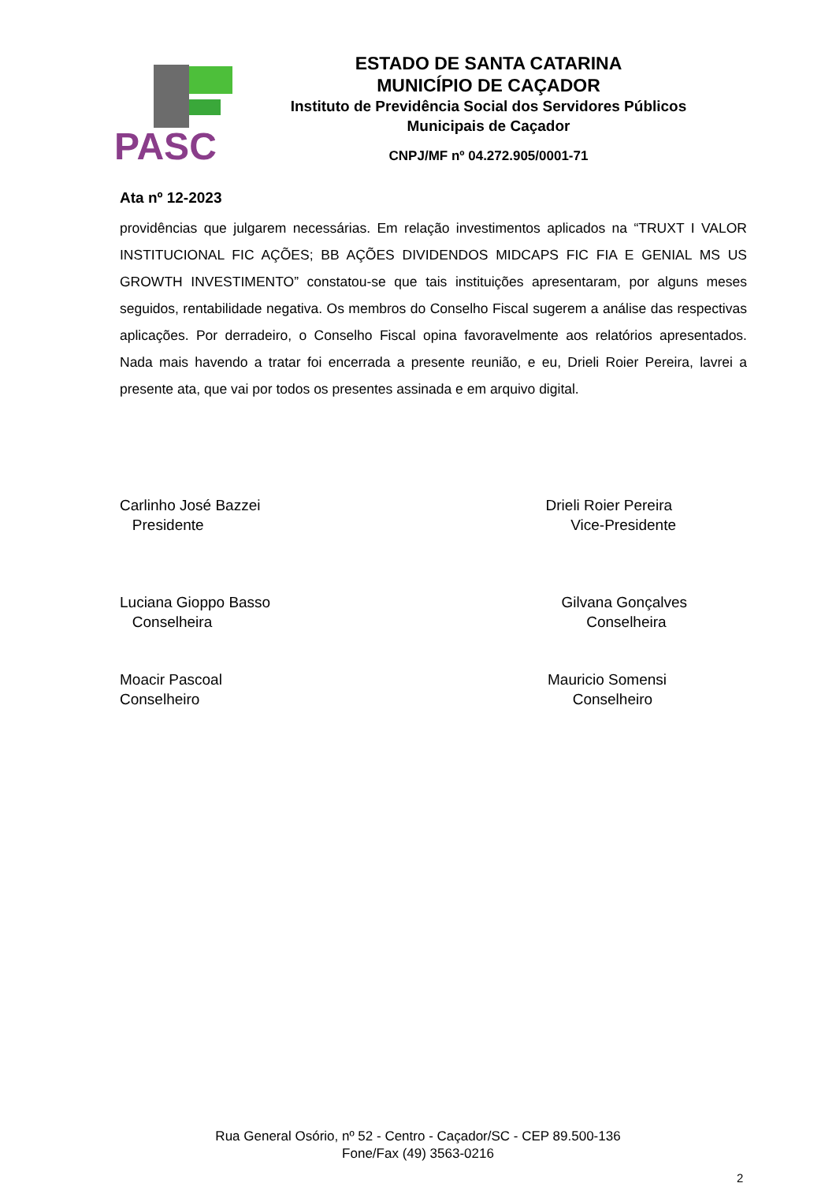PASC
ESTADO DE SANTA CATARINA
MUNICÍPIO DE CAÇADOR
Instituto de Previdência Social dos Servidores Públicos
Municipais de Caçador
CNPJ/MF nº 04.272.905/0001-71
Ata nº 12-2023
providências que julgarem necessárias. Em relação investimentos aplicados na “TRUXT I VALOR INSTITUCIONAL FIC AÇÕES; BB AÇÕES DIVIDENDOS MIDCAPS FIC FIA E GENIAL MS US GROWTH INVESTIMENTO” constatou-se que tais instituições apresentaram, por alguns meses seguidos, rentabilidade negativa. Os membros do Conselho Fiscal sugerem a análise das respectivas aplicações. Por derradeiro, o Conselho Fiscal opina favoravelmente aos relatórios apresentados. Nada mais havendo a tratar foi encerrada a presente reunião, e eu, Drieli Roier Pereira, lavrei a presente ata, que vai por todos os presentes assinada e em arquivo digital.
Carlinho José Bazzei
Presidente
Drieli Roier Pereira
Vice-Presidente
Luciana Gioppo Basso
Conselheira
Gilvana Gonçalves
Conselheira
Moacir Pascoal
Conselheiro
Mauricio Somensi
Conselheiro
Rua General Osório, nº 52 - Centro - Caçador/SC - CEP 89.500-136
Fone/Fax (49) 3563-0216
2